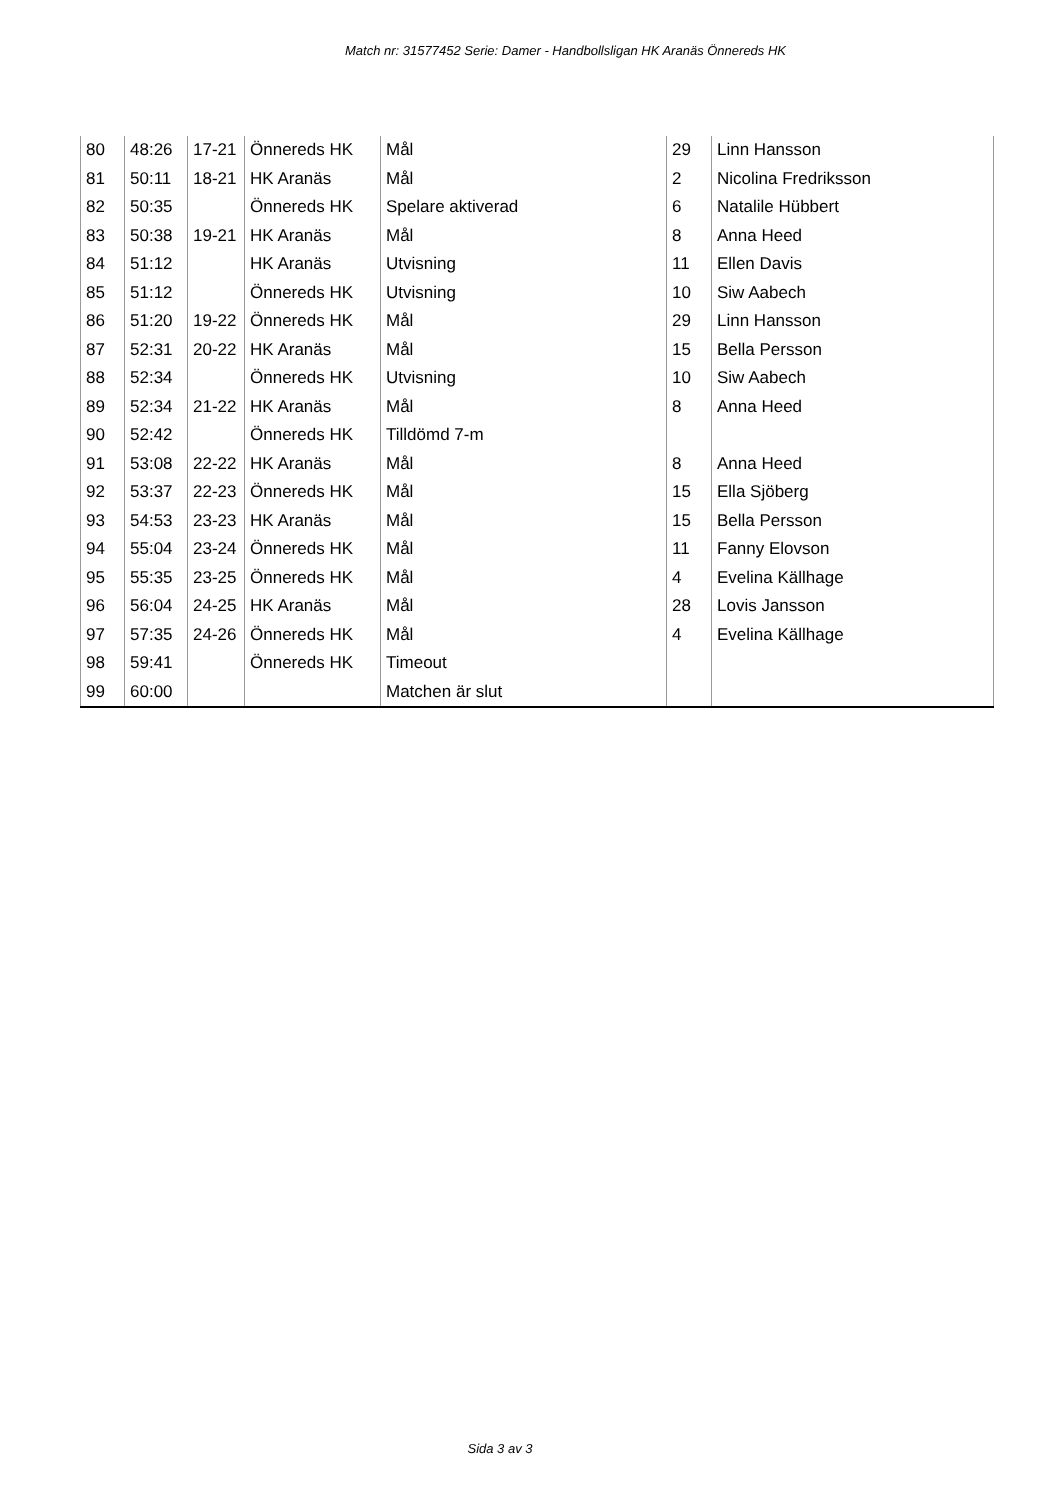Match nr: 31577452 Serie: Damer - Handbollsligan HK Aranäs Önnereds HK
| 80 | 48:26 | 17-21 | Önnereds HK | Mål | 29 | Linn Hansson |
| 81 | 50:11 | 18-21 | HK Aranäs | Mål | 2 | Nicolina Fredriksson |
| 82 | 50:35 | | Önnereds HK | Spelare aktiverad | 6 | Natalile Hübbert |
| 83 | 50:38 | 19-21 | HK Aranäs | Mål | 8 | Anna Heed |
| 84 | 51:12 | | HK Aranäs | Utvisning | 11 | Ellen Davis |
| 85 | 51:12 | | Önnereds HK | Utvisning | 10 | Siw Aabech |
| 86 | 51:20 | 19-22 | Önnereds HK | Mål | 29 | Linn Hansson |
| 87 | 52:31 | 20-22 | HK Aranäs | Mål | 15 | Bella Persson |
| 88 | 52:34 | | Önnereds HK | Utvisning | 10 | Siw Aabech |
| 89 | 52:34 | 21-22 | HK Aranäs | Mål | 8 | Anna Heed |
| 90 | 52:42 | | Önnereds HK | Tilldömd 7-m | | |
| 91 | 53:08 | 22-22 | HK Aranäs | Mål | 8 | Anna Heed |
| 92 | 53:37 | 22-23 | Önnereds HK | Mål | 15 | Ella Sjöberg |
| 93 | 54:53 | 23-23 | HK Aranäs | Mål | 15 | Bella Persson |
| 94 | 55:04 | 23-24 | Önnereds HK | Mål | 11 | Fanny Elovson |
| 95 | 55:35 | 23-25 | Önnereds HK | Mål | 4 | Evelina Källhage |
| 96 | 56:04 | 24-25 | HK Aranäs | Mål | 28 | Lovis Jansson |
| 97 | 57:35 | 24-26 | Önnereds HK | Mål | 4 | Evelina Källhage |
| 98 | 59:41 | | Önnereds HK | Timeout | | |
| 99 | 60:00 | | | Matchen är slut | | |
Sida 3 av 3